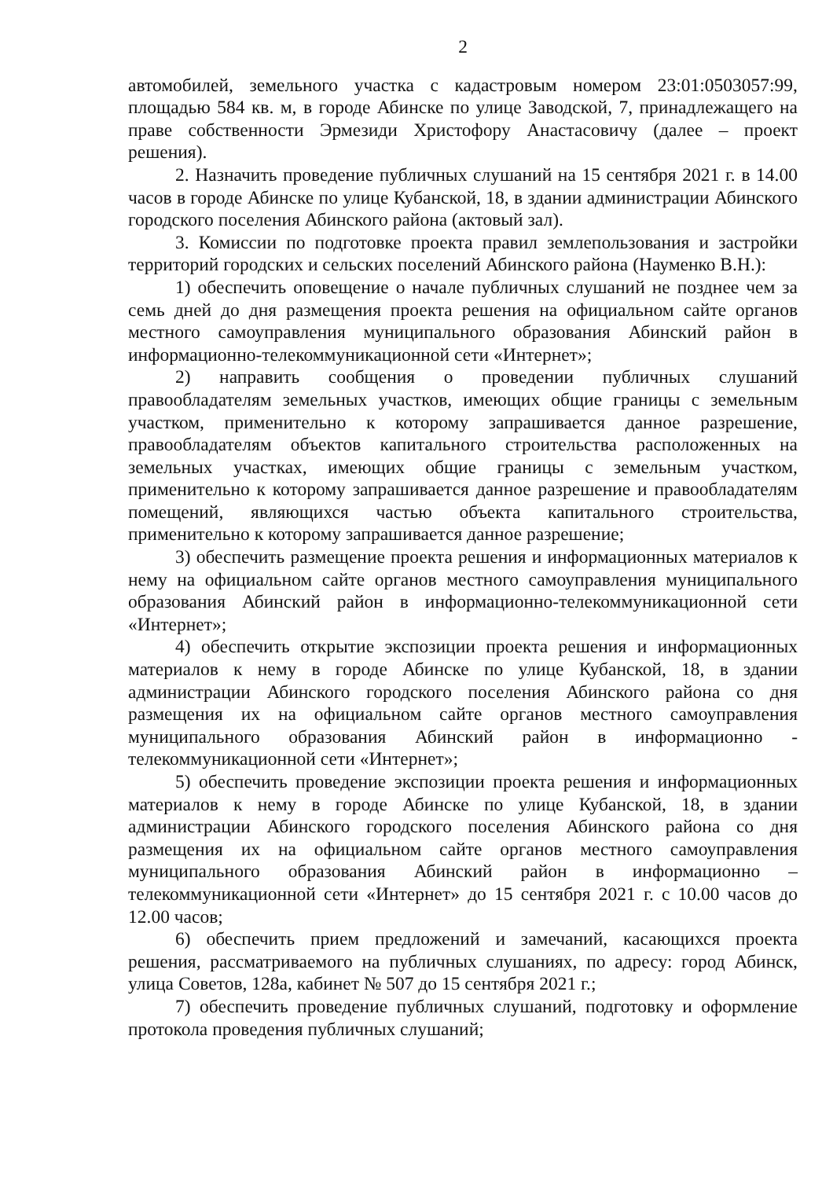2
автомобилей, земельного участка с кадастровым номером 23:01:0503057:99, площадью 584 кв. м, в городе Абинске по улице Заводской, 7, принадлежащего на праве собственности Эрмезиди Христофору Анастасовичу (далее – проект решения).
2. Назначить проведение публичных слушаний на 15 сентября 2021 г. в 14.00 часов в городе Абинске по улице Кубанской, 18, в здании администрации Абинского городского поселения Абинского района (актовый зал).
3. Комиссии по подготовке проекта правил землепользования и застройки территорий городских и сельских поселений Абинского района (Науменко В.Н.):
1) обеспечить оповещение о начале публичных слушаний не позднее чем за семь дней до дня размещения проекта решения на официальном сайте органов местного самоуправления муниципального образования Абинский район в информационно-телекоммуникационной сети «Интернет»;
2) направить сообщения о проведении публичных слушаний правообладателям земельных участков, имеющих общие границы с земельным участком, применительно к которому запрашивается данное разрешение, правообладателям объектов капитального строительства расположенных на земельных участках, имеющих общие границы с земельным участком, применительно к которому запрашивается данное разрешение и правообладателям помещений, являющихся частью объекта капитального строительства, применительно к которому запрашивается данное разрешение;
3) обеспечить размещение проекта решения и информационных материалов к нему на официальном сайте органов местного самоуправления муниципального образования Абинский район в информационно-телекоммуникационной сети «Интернет»;
4) обеспечить открытие экспозиции проекта решения и информационных материалов к нему в городе Абинске по улице Кубанской, 18, в здании администрации Абинского городского поселения Абинского района со дня размещения их на официальном сайте органов местного самоуправления муниципального образования Абинский район в информационно - телекоммуникационной сети «Интернет»;
5) обеспечить проведение экспозиции проекта решения и информационных материалов к нему в городе Абинске по улице Кубанской, 18, в здании администрации Абинского городского поселения Абинского района со дня размещения их на официальном сайте органов местного самоуправления муниципального образования Абинский район в информационно – телекоммуникационной сети «Интернет» до 15 сентября 2021 г. с 10.00 часов до 12.00 часов;
6) обеспечить прием предложений и замечаний, касающихся проекта решения, рассматриваемого на публичных слушаниях, по адресу: город Абинск, улица Советов, 128а, кабинет № 507 до 15 сентября 2021 г.;
7) обеспечить проведение публичных слушаний, подготовку и оформление протокола проведения публичных слушаний;